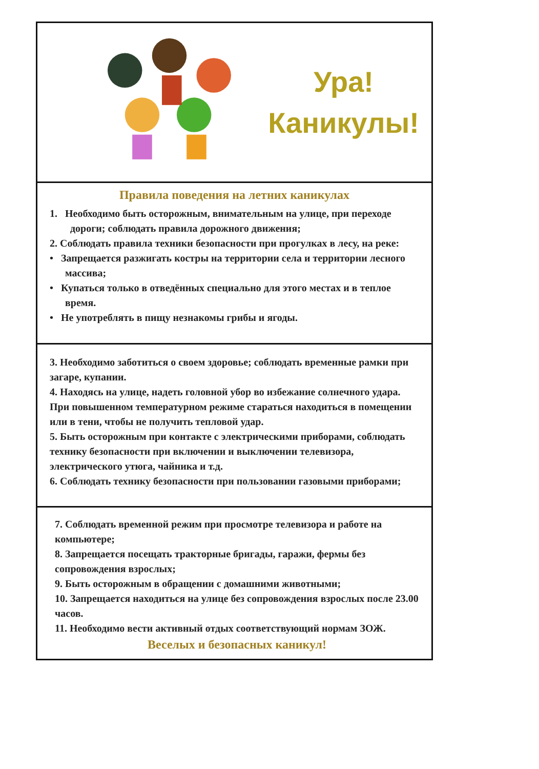Ура!
Каникулы!
Правила поведения на летних каникулах
1. Необходимо быть осторожным, внимательным на улице, при переходе дороги; соблюдать правила дорожного движения;
2. Соблюдать правила техники безопасности при прогулках в лесу, на реке:
• Запрещается разжигать костры на территории села и территории лесного массива;
• Купаться только в отведённых специально для этого местах и в теплое время.
• Не употреблять в пищу незнакомы грибы и ягоды.
3. Необходимо заботиться о своем здоровье; соблюдать временные рамки при загаре, купании.
4. Находясь на улице, надеть головной убор во избежание солнечного удара. При повышенном температурном режиме стараться находиться в помещении или в тени, чтобы не получить тепловой удар.
5. Быть осторожным при контакте с электрическими приборами, соблюдать технику безопасности при включении и выключении телевизора, электрического утюга, чайника и т.д.
6. Соблюдать технику безопасности при пользовании газовыми приборами;
7. Соблюдать временной режим при просмотре телевизора и работе на компьютере;
8. Запрещается посещать тракторные бригады, гаражи, фермы без сопровождения взрослых;
9. Быть осторожным в обращении с домашними животными;
10. Запрещается находиться на улице без сопровождения взрослых после 23.00 часов.
11. Необходимо вести активный отдых соответствующий нормам ЗОЖ.
Веселых и безопасных каникул!